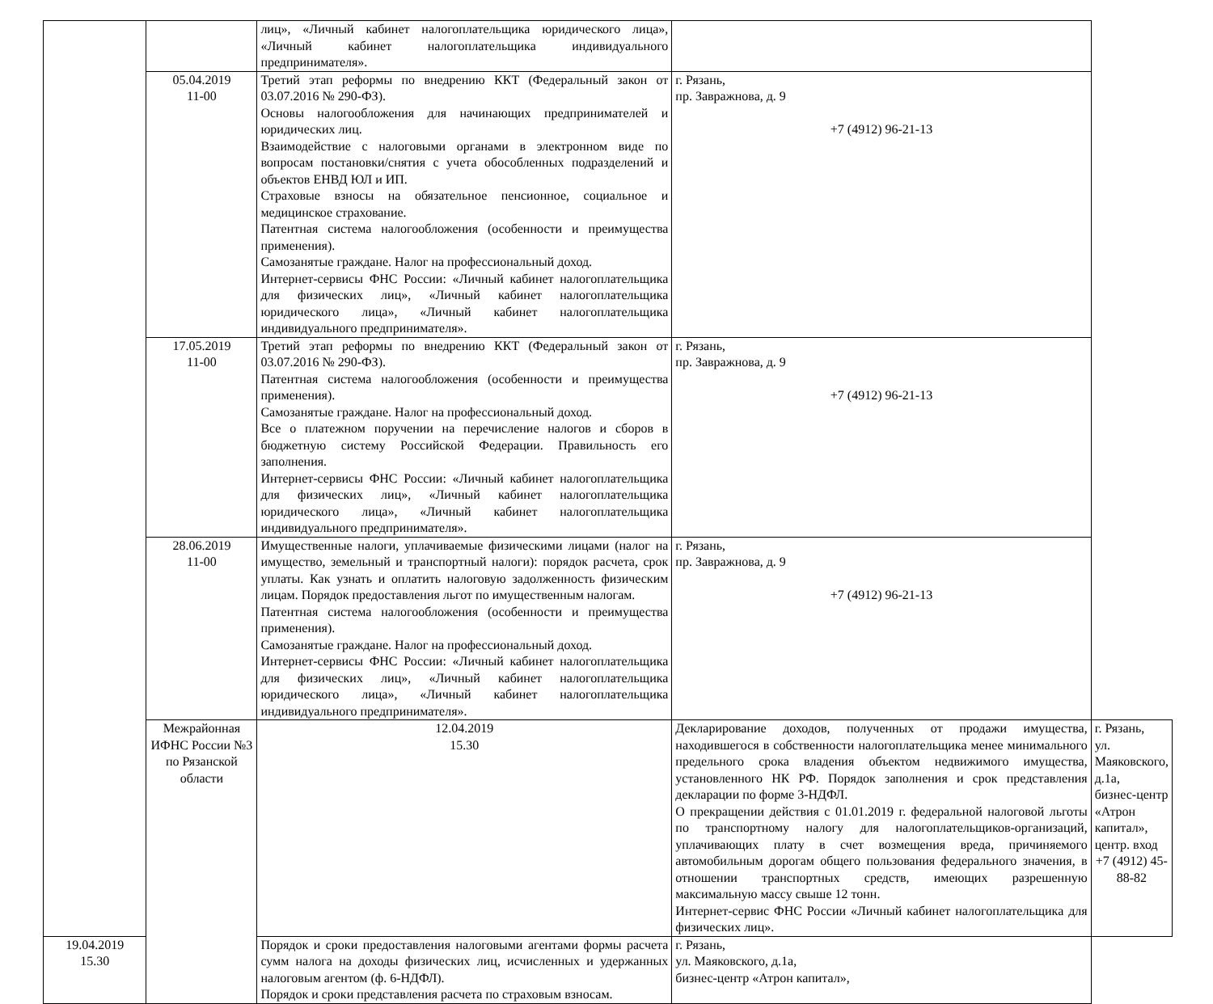| | | лиц», «Личный кабинет налогоплательщика юридического лица», «Личный кабинет налогоплательщика индивидуального предпринимателя». | | |
| | 05.04.2019 11-00 | Третий этап реформы по внедрению ККТ (Федеральный закон от 03.07.2016 № 290-ФЗ). Основы налогообложения для начинающих предпринимателей и юридических лиц. Взаимодействие с налоговыми органами в электронном виде по вопросам постановки/снятия с учета обособленных подразделений и объектов ЕНВД ЮЛ и ИП. Страховые взносы на обязательное пенсионное, социальное и медицинское страхование. Патентная система налогообложения (особенности и преимущества применения). Самозанятые граждане. Налог на профессиональный доход. Интернет-сервисы ФНС России: «Личный кабинет налогоплательщика для физических лиц», «Личный кабинет налогоплательщика юридического лица», «Личный кабинет налогоплательщика индивидуального предпринимателя». | г. Рязань, пр. Завражнова, д. 9 +7 (4912) 96-21-13 | |
| | 17.05.2019 11-00 | Третий этап реформы по внедрению ККТ (Федеральный закон от 03.07.2016 № 290-ФЗ). Патентная система налогообложения (особенности и преимущества применения). Самозанятые граждане. Налог на профессиональный доход. Все о платежном поручении на перечисление налогов и сборов в бюджетную систему Российской Федерации. Правильность его заполнения. Интернет-сервисы ФНС России: «Личный кабинет налогоплательщика для физических лиц», «Личный кабинет налогоплательщика юридического лица», «Личный кабинет налогоплательщика индивидуального предпринимателя». | г. Рязань, пр. Завражнова, д. 9 +7 (4912) 96-21-13 | |
| | 28.06.2019 11-00 | Имущественные налоги, уплачиваемые физическими лицами (налог на имущество, земельный и транспортный налоги): порядок расчета, срок уплаты. Как узнать и оплатить налоговую задолженность физическим лицам. Порядок предоставления льгот по имущественным налогам. Патентная система налогообложения (особенности и преимущества применения). Самозанятые граждане. Налог на профессиональный доход. Интернет-сервисы ФНС России: «Личный кабинет налогоплательщика для физических лиц», «Личный кабинет налогоплательщика юридического лица», «Личный кабинет налогоплательщика индивидуального предпринимателя». | г. Рязань, пр. Завражнова, д. 9 +7 (4912) 96-21-13 | |
| | Межрайонная ИФНС России №3 по Рязанской области | 12.04.2019 15.30 | Декларирование доходов, полученных от продажи имущества, находившегося в собственности налогоплательщика менее минимального предельного срока владения объектом недвижимого имущества, установленного НК РФ. Порядок заполнения и срок представления декларации по форме 3-НДФЛ. О прекращении действия с 01.01.2019 г. федеральной налоговой льготы по транспортному налогу для налогоплательщиков-организаций, уплачивающих плату в счет возмещения вреда, причиняемого автомобильным дорогам общего пользования федерального значения, в отношении транспортных средств, имеющих разрешенную максимальную массу свыше 12 тонн. Интернет-сервис ФНС России «Личный кабинет налогоплательщика для физических лиц». | г. Рязань, ул. Маяковского, д.1а, бизнес-центр «Атрон капитал», центр. вход +7 (4912) 45-88-82 |
| 19.04.2019 15.30 | | Порядок и сроки предоставления налоговыми агентами формы расчета сумм налога на доходы физических лиц, исчисленных и удержанных налоговым агентом (ф. 6-НДФЛ). Порядок и сроки представления расчета по страховым взносам. | г. Рязань, ул. Маяковского, д.1а, бизнес-центр «Атрон капитал», | |